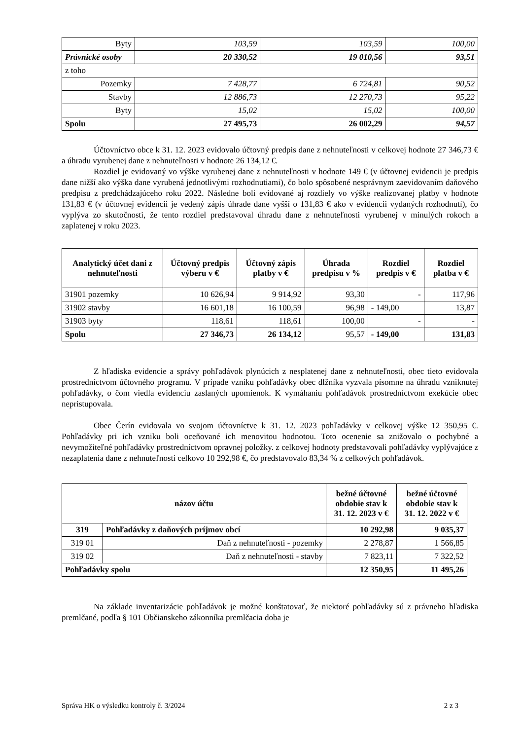| Byty | 103,59 | 103,59 | 100,00 |
| Právnické osoby | 20 330,52 | 19 010,56 | 93,51 |
| z toho | | | |
| Pozemky | 7 428,77 | 6 724,81 | 90,52 |
| Stavby | 12 886,73 | 12 270,73 | 95,22 |
| Byty | 15,02 | 15,02 | 100,00 |
| Spolu | 27 495,73 | 26 002,29 | 94,57 |
Účtovníctvo obce k 31. 12. 2023 evidovalo účtovný predpis dane z nehnuteľnosti v celkovej hodnote 27 346,73 € a úhradu vyrubenej dane z nehnuteľnosti v hodnote 26 134,12 €.
Rozdiel je evidovaný vo výške vyrubenej dane z nehnuteľnosti v hodnote 149 € (v účtovnej evidencii je predpis dane nižší ako výška dane vyrubená jednotlivými rozhodnutiami), čo bolo spôsobené nesprávnym zaevidovaním daňového predpisu z predchádzajúceho roku 2022. Následne boli evidované aj rozdiely vo výške realizovanej platby v hodnote 131,83 € (v účtovnej evidencii je vedený zápis úhrade dane vyšší o 131,83 € ako v evidencii vydaných rozhodnutí), čo vyplýva zo skutočnosti, že tento rozdiel predstavoval úhradu dane z nehnuteľnosti vyrubenej v minulých rokoch a zaplatenej v roku 2023.
| Analytický účet dani z nehnuteľnosti | Účtovný predpis výberu v € | Účtovný zápis platby v € | Úhrada predpisu v % | Rozdiel predpis v € | Rozdiel platba v € |
| --- | --- | --- | --- | --- | --- |
| 31901 pozemky | 10 626,94 | 9 914,92 | 93,30 | - | 117,96 |
| 31902 stavby | 16 601,18 | 16 100,59 | 96,98 | - 149,00 | 13,87 |
| 31903 byty | 118,61 | 118,61 | 100,00 | - | - |
| Spolu | 27 346,73 | 26 134,12 | 95,57 | - 149,00 | 131,83 |
Z hľadiska evidencie a správy pohľadávok plynúcich z nesplatenej dane z nehnuteľnosti, obec tieto evidovala prostredníctvom účtovného programu. V prípade vzniku pohľadávky obec dlžníka vyzvala písomne na úhradu vzniknutej pohľadávky, o čom viedla evidenciu zaslaných upomienok. K vymáhaniu pohľadávok prostredníctvom exekúcie obec nepristupovala.
Obec Čerín evidovala vo svojom účtovníctve k 31. 12. 2023 pohľadávky v celkovej výške 12 350,95 €. Pohľadávky pri ich vzniku boli oceňované ich menovitou hodnotou. Toto ocenenie sa znižovalo o pochybné a nevymožiteľné pohľadávky prostredníctvom opravnej položky. z celkovej hodnoty predstavovali pohľadávky vyplývajúce z nezaplatenia dane z nehnuteľnosti celkovo 10 292,98 €, čo predstavovalo 83,34 % z celkových pohľadávok.
| názov účtu | | bežné účtovné obdobie stav k 31. 12. 2023 v € | bežné účtovné obdobie stav k 31. 12. 2022 v € |
| --- | --- | --- | --- |
| 319 | Pohľadávky z daňových príjmov obcí | 10 292,98 | 9 035,37 |
| 319 01 | Daň z nehnuteľnosti - pozemky | 2 278,87 | 1 566,85 |
| 319 02 | Daň z nehnuteľnosti - stavby | 7 823,11 | 7 322,52 |
| Pohľadávky spolu | | 12 350,95 | 11 495,26 |
Na základe inventarizácie pohľadávok je možné konštatovať, že niektoré pohľadávky sú z právneho hľadiska premlčané, podľa § 101 Občianskeho zákonníka premlčacia doba je
Správa HK o výsledku kontroly č. 3/2024 2 z 3